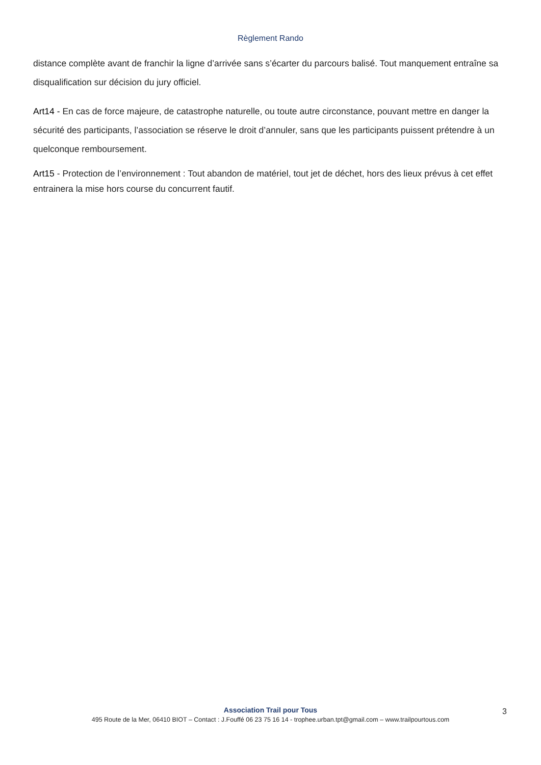Règlement Rando
distance complète avant de franchir la ligne d’arrivée sans s’écarter du parcours balisé. Tout manquement entraîne sa disqualification sur décision du jury officiel.
Art14 - En cas de force majeure, de catastrophe naturelle, ou toute autre circonstance, pouvant mettre en danger la sécurité des participants, l’association se réserve le droit d’annuler, sans que les participants puissent prétendre à un quelconque remboursement.
Art15 - Protection de l’environnement : Tout abandon de matériel, tout jet de déchet, hors des lieux prévus à cet effet entrainera la mise hors course du concurrent fautif.
Association Trail pour Tous
495 Route de la Mer, 06410 BIOT – Contact : J.Fouffé 06 23 75 16 14 - trophee.urban.tpt@gmail.com – www.trailpourtous.com
3